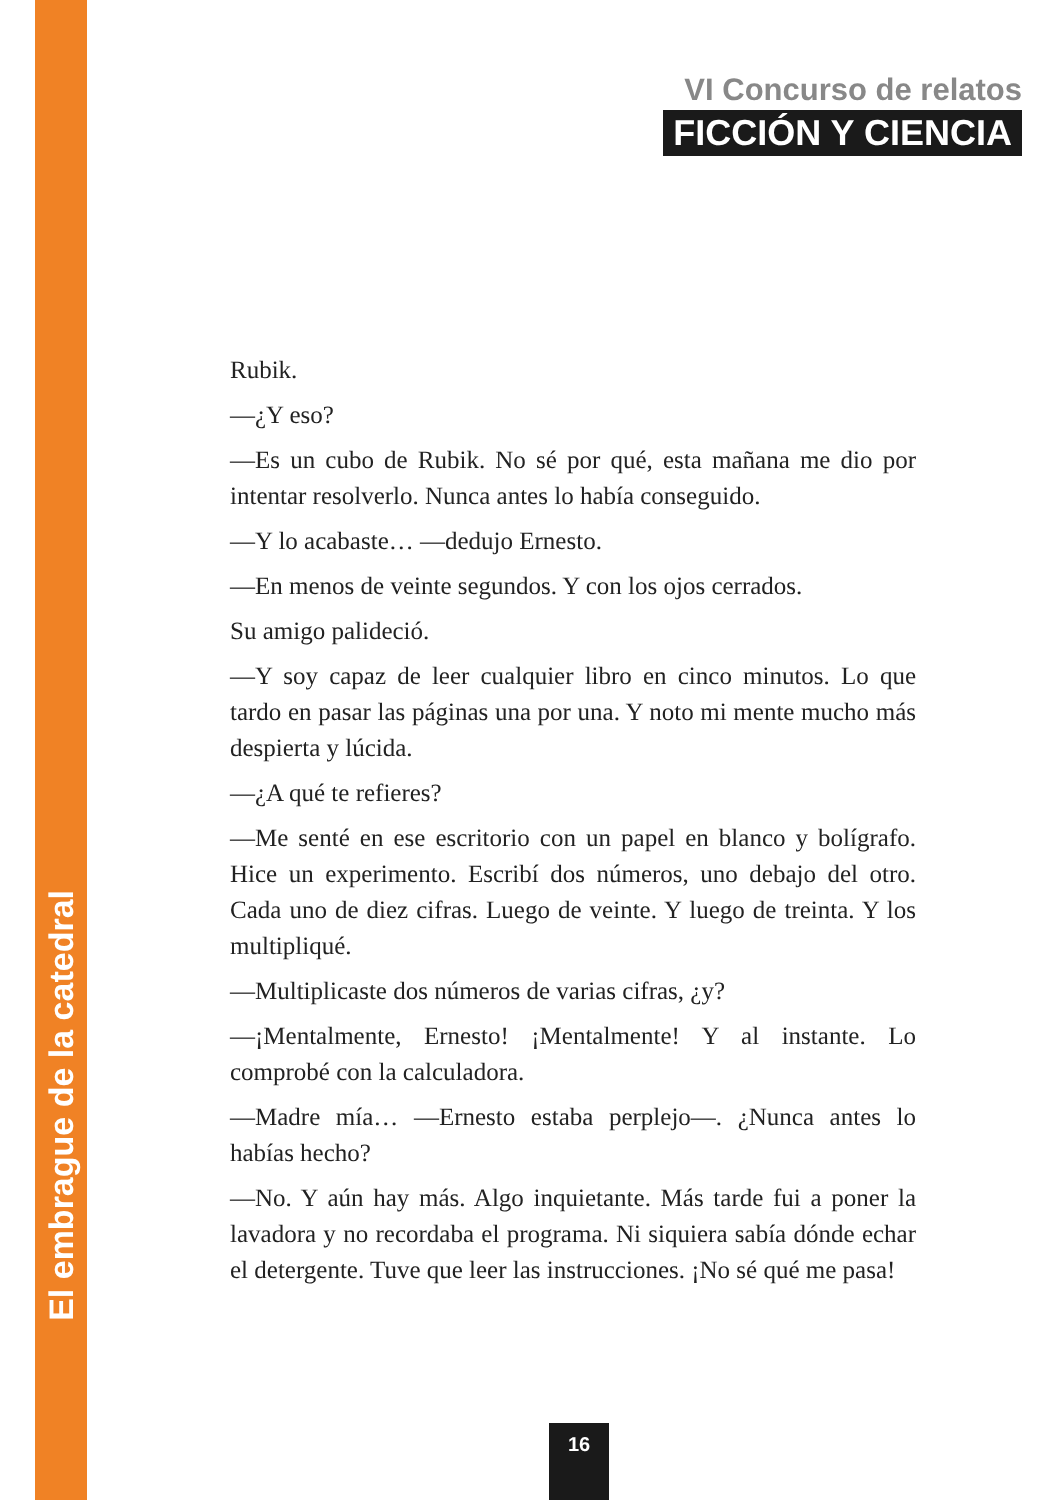El embrague de la catedral
VI Concurso de relatos
FICCIÓN Y CIENCIA
Rubik.
—¿Y eso?
—Es un cubo de Rubik. No sé por qué, esta mañana me dio por intentar resolverlo. Nunca antes lo había conseguido.
—Y lo acabaste… —dedujo Ernesto.
—En menos de veinte segundos. Y con los ojos cerrados.
Su amigo palideció.
—Y soy capaz de leer cualquier libro en cinco minutos. Lo que tardo en pasar las páginas una por una. Y noto mi mente mucho más despierta y lúcida.
—¿A qué te refieres?
—Me senté en ese escritorio con un papel en blanco y bolígrafo. Hice un experimento. Escribí dos números, uno debajo del otro. Cada uno de diez cifras. Luego de veinte. Y luego de treinta. Y los multipliqué.
—Multiplicaste dos números de varias cifras, ¿y?
—¡Mentalmente, Ernesto! ¡Mentalmente! Y al instante. Lo comprobé con la calculadora.
—Madre mía… —Ernesto estaba perplejo—. ¿Nunca antes lo habías hecho?
—No. Y aún hay más. Algo inquietante. Más tarde fui a poner la lavadora y no recordaba el programa. Ni siquiera sabía dónde echar el detergente. Tuve que leer las instrucciones. ¡No sé qué me pasa!
16